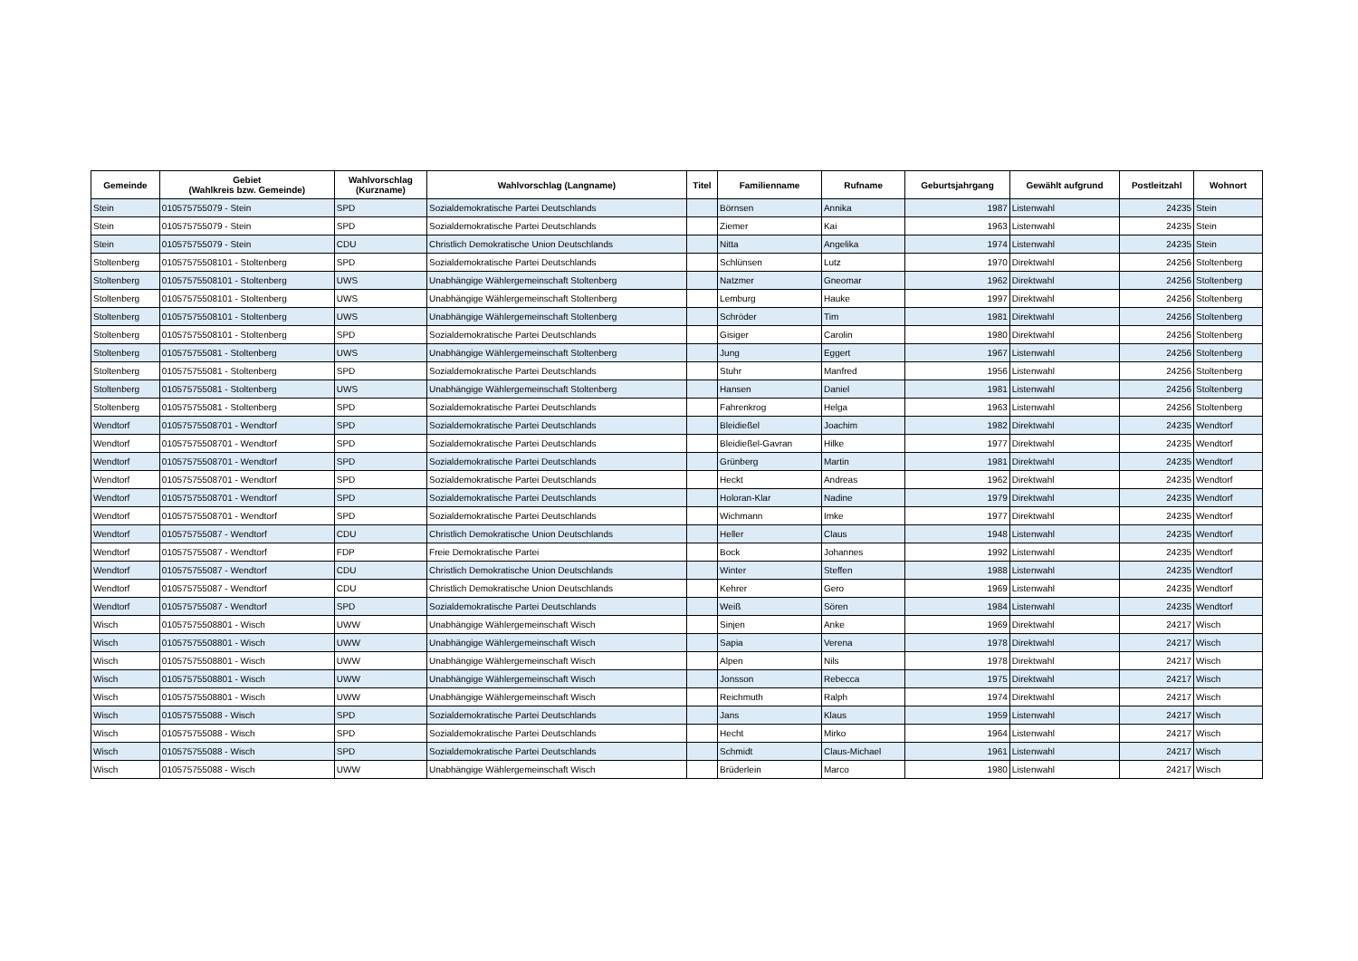| Gemeinde | Gebiet (Wahlkreis bzw. Gemeinde) | Wahlvorschlag (Kurzname) | Wahlvorschlag (Langname) | Titel | Familienname | Rufname | Geburtsjahrgang | Gewählt aufgrund | Postleitzahl | Wohnort |
| --- | --- | --- | --- | --- | --- | --- | --- | --- | --- | --- |
| Stein | 010575755079 - Stein | SPD | Sozialdemokratische Partei Deutschlands | | Börnsen | Annika | 1987 | Listenwahl | 24235 | Stein |
| Stein | 010575755079 - Stein | SPD | Sozialdemokratische Partei Deutschlands | | Ziemer | Kai | 1963 | Listenwahl | 24235 | Stein |
| Stein | 010575755079 - Stein | CDU | Christlich Demokratische Union Deutschlands | | Nitta | Angelika | 1974 | Listenwahl | 24235 | Stein |
| Stoltenberg | 01057575508101 - Stoltenberg | SPD | Sozialdemokratische Partei Deutschlands | | Schlünsen | Lutz | 1970 | Direktwahl | 24256 | Stoltenberg |
| Stoltenberg | 01057575508101 - Stoltenberg | UWS | Unabhängige Wählergemeinschaft Stoltenberg | | Natzmer | Gneomar | 1962 | Direktwahl | 24256 | Stoltenberg |
| Stoltenberg | 01057575508101 - Stoltenberg | UWS | Unabhängige Wählergemeinschaft Stoltenberg | | Lemburg | Hauke | 1997 | Direktwahl | 24256 | Stoltenberg |
| Stoltenberg | 01057575508101 - Stoltenberg | UWS | Unabhängige Wählergemeinschaft Stoltenberg | | Schröder | Tim | 1981 | Direktwahl | 24256 | Stoltenberg |
| Stoltenberg | 01057575508101 - Stoltenberg | SPD | Sozialdemokratische Partei Deutschlands | | Gisiger | Carolin | 1980 | Direktwahl | 24256 | Stoltenberg |
| Stoltenberg | 010575755081 - Stoltenberg | UWS | Unabhängige Wählergemeinschaft Stoltenberg | | Jung | Eggert | 1967 | Listenwahl | 24256 | Stoltenberg |
| Stoltenberg | 010575755081 - Stoltenberg | SPD | Sozialdemokratische Partei Deutschlands | | Stuhr | Manfred | 1956 | Listenwahl | 24256 | Stoltenberg |
| Stoltenberg | 010575755081 - Stoltenberg | UWS | Unabhängige Wählergemeinschaft Stoltenberg | | Hansen | Daniel | 1981 | Listenwahl | 24256 | Stoltenberg |
| Stoltenberg | 010575755081 - Stoltenberg | SPD | Sozialdemokratische Partei Deutschlands | | Fahrenkrog | Helga | 1963 | Listenwahl | 24256 | Stoltenberg |
| Wendtorf | 01057575508701 - Wendtorf | SPD | Sozialdemokratische Partei Deutschlands | | Bleidießel | Joachim | 1982 | Direktwahl | 24235 | Wendtorf |
| Wendtorf | 01057575508701 - Wendtorf | SPD | Sozialdemokratische Partei Deutschlands | | Bleidießel-Gavran | Hilke | 1977 | Direktwahl | 24235 | Wendtorf |
| Wendtorf | 01057575508701 - Wendtorf | SPD | Sozialdemokratische Partei Deutschlands | | Grünberg | Martin | 1981 | Direktwahl | 24235 | Wendtorf |
| Wendtorf | 01057575508701 - Wendtorf | SPD | Sozialdemokratische Partei Deutschlands | | Heckt | Andreas | 1962 | Direktwahl | 24235 | Wendtorf |
| Wendtorf | 01057575508701 - Wendtorf | SPD | Sozialdemokratische Partei Deutschlands | | Holoran-Klar | Nadine | 1979 | Direktwahl | 24235 | Wendtorf |
| Wendtorf | 01057575508701 - Wendtorf | SPD | Sozialdemokratische Partei Deutschlands | | Wichmann | Imke | 1977 | Direktwahl | 24235 | Wendtorf |
| Wendtorf | 010575755087 - Wendtorf | CDU | Christlich Demokratische Union Deutschlands | | Heller | Claus | 1948 | Listenwahl | 24235 | Wendtorf |
| Wendtorf | 010575755087 - Wendtorf | FDP | Freie Demokratische Partei | | Bock | Johannes | 1992 | Listenwahl | 24235 | Wendtorf |
| Wendtorf | 010575755087 - Wendtorf | CDU | Christlich Demokratische Union Deutschlands | | Winter | Steffen | 1988 | Listenwahl | 24235 | Wendtorf |
| Wendtorf | 010575755087 - Wendtorf | CDU | Christlich Demokratische Union Deutschlands | | Kehrer | Gero | 1969 | Listenwahl | 24235 | Wendtorf |
| Wendtorf | 010575755087 - Wendtorf | SPD | Sozialdemokratische Partei Deutschlands | | Weiß | Sören | 1984 | Listenwahl | 24235 | Wendtorf |
| Wisch | 01057575508801 - Wisch | UWW | Unabhängige Wählergemeinschaft Wisch | | Sinjen | Anke | 1969 | Direktwahl | 24217 | Wisch |
| Wisch | 01057575508801 - Wisch | UWW | Unabhängige Wählergemeinschaft Wisch | | Sapia | Verena | 1978 | Direktwahl | 24217 | Wisch |
| Wisch | 01057575508801 - Wisch | UWW | Unabhängige Wählergemeinschaft Wisch | | Alpen | Nils | 1978 | Direktwahl | 24217 | Wisch |
| Wisch | 01057575508801 - Wisch | UWW | Unabhängige Wählergemeinschaft Wisch | | Jonsson | Rebecca | 1975 | Direktwahl | 24217 | Wisch |
| Wisch | 01057575508801 - Wisch | UWW | Unabhängige Wählergemeinschaft Wisch | | Reichmuth | Ralph | 1974 | Direktwahl | 24217 | Wisch |
| Wisch | 010575755088 - Wisch | SPD | Sozialdemokratische Partei Deutschlands | | Jans | Klaus | 1959 | Listenwahl | 24217 | Wisch |
| Wisch | 010575755088 - Wisch | SPD | Sozialdemokratische Partei Deutschlands | | Hecht | Mirko | 1964 | Listenwahl | 24217 | Wisch |
| Wisch | 010575755088 - Wisch | SPD | Sozialdemokratische Partei Deutschlands | | Schmidt | Claus-Michael | 1961 | Listenwahl | 24217 | Wisch |
| Wisch | 010575755088 - Wisch | UWW | Unabhängige Wählergemeinschaft Wisch | | Brüderlein | Marco | 1980 | Listenwahl | 24217 | Wisch |